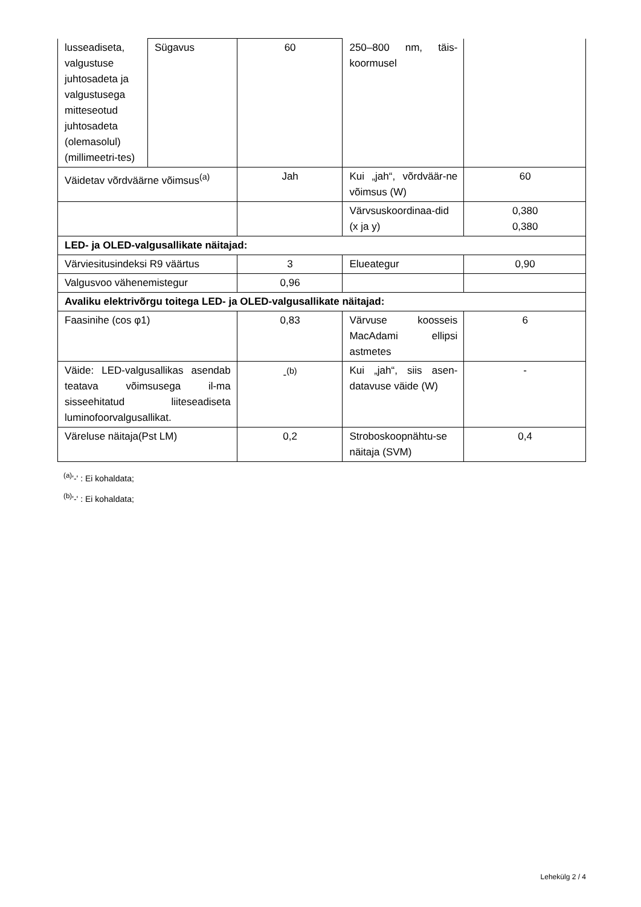| lusseadiseta, valgustuse juhtosadeta ja valgustusega mitteseotud juhtosadeta (olemasolul) (millimeetri-tes) | Sügavus | 60 | 250–800 nm, täis-koormusel | |
| Väidetav võrdväärne võimsus<sup>(a)</sup> | | Jah | Kui „jah“, võrdväär-ne võimsus (W) | 60 |
| | | | Värvsuskoordinaa-did (x ja y) | 0,380 0,380 |
| LED- ja OLED-valgusallikate näitajad: | | | | |
| Värviesitusindeksi R9 väärtus | | 3 | Elueategur | 0,90 |
| Valgusvoo vähenemistegur | | 0,96 | | |
| Avaliku elektrivõrgu toitega LED- ja OLED-valgusallikate näitajad: | | | | |
| Faasinihe (cos φ1) | | 0,83 | Värvuse koosseis MacAdami ellipsi astmetes | 6 |
| Väide: LED-valgusallikas asendab teatava võimsusega il-ma sisseehitatud liiteseadiseta luminofoorvalgusallikat. | | -<sup>(b)</sup> | Kui „jah“, siis asen-datavuse väide (W) | - |
| Väreluse näitaja(Pst LM) | | 0,2 | Stroboskoopnähtu-se näitaja (SVM) | 0,4 |
<sup>(a)</sup> '-' : Ei kohaldata;
<sup>(b)</sup> '-' : Ei kohaldata;
Lehekülg 2 / 4